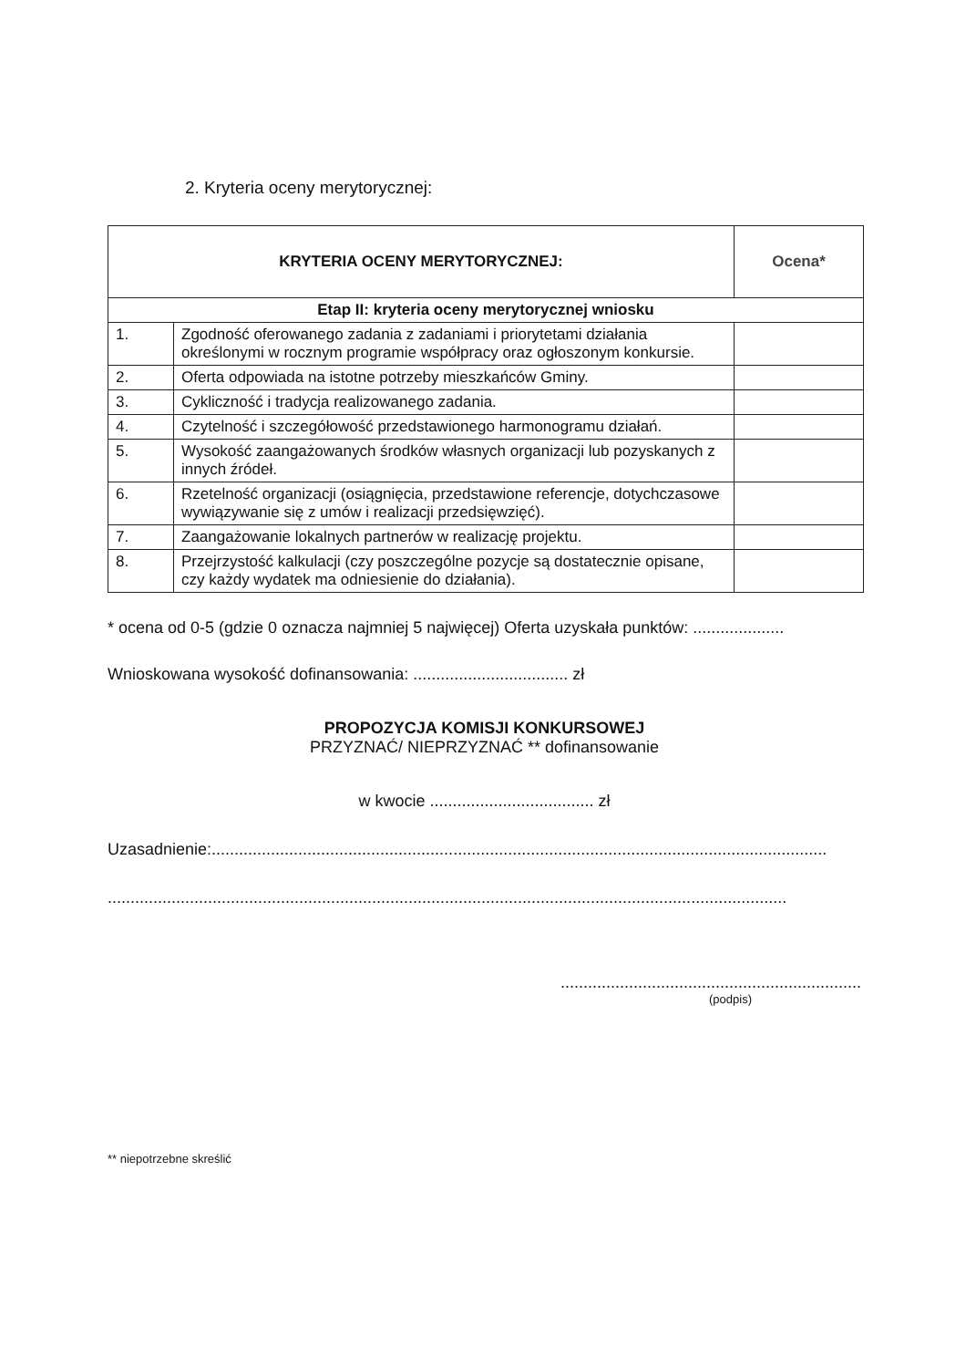2. Kryteria oceny merytorycznej:
| KRYTERIA OCENY MERYTORYCZNEJ: | | Ocena* |
| --- | --- | --- |
| Etap II: kryteria oceny merytorycznej wniosku | | |
| 1. | Zgodność oferowanego zadania z zadaniami i priorytetami działania określonymi w rocznym programie współpracy oraz ogłoszonym konkursie. | |
| 2. | Oferta odpowiada na istotne potrzeby mieszkańców Gminy. | |
| 3. | Cykliczność i tradycja realizowanego zadania. | |
| 4. | Czytelność i szczegółowość przedstawionego harmonogramu działań. | |
| 5. | Wysokość zaangażowanych środków własnych organizacji lub pozyskanych z innych źródeł. | |
| 6. | Rzetelność organizacji (osiągnięcia, przedstawione referencje, dotychczasowe wywiązywanie się z umów i realizacji przedsięwzięć). | |
| 7. | Zaangażowanie lokalnych partnerów w realizację projektu. | |
| 8. | Przejrzystość kalkulacji (czy poszczególne pozycje są dostatecznie opisane, czy każdy wydatek ma odniesienie do działania). | |
* ocena od 0-5 (gdzie 0 oznacza najmniej 5 najwięcej) Oferta uzyskała punktów: ....................
Wnioskowana wysokość dofinansowania: .................................. zł
PROPOZYCJA KOMISJI KONKURSOWEJ
PRZYZNAĆ/ NIEPRZYZNAĆ ** dofinansowanie
w kwocie .................................... zł
Uzasadnienie:.......................................................................................................................................
.....................................................................................................................................................
..................................................................
(podpis)
** niepotrzebne skreślić